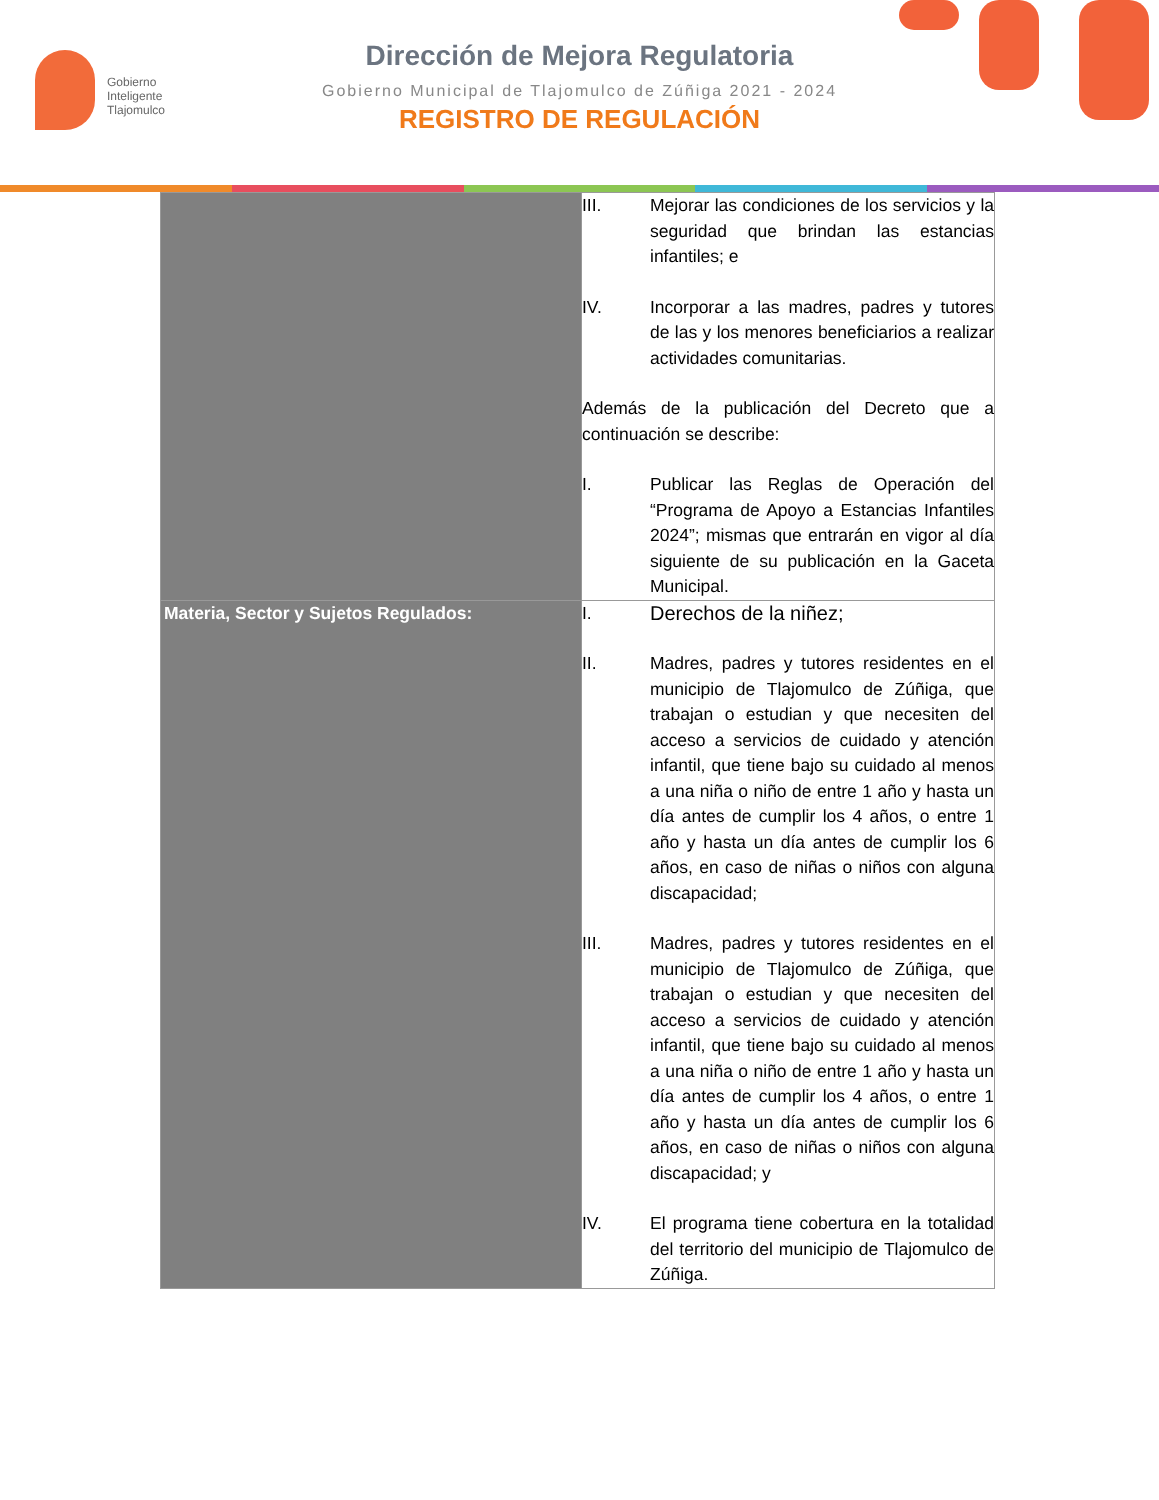Gobierno
Inteligente
Tlajomulco
Dirección de Mejora Regulatoria
Gobierno Municipal de Tlajomulco de Zúñiga 2021 - 2024
REGISTRO DE REGULACIÓN
| | III. Mejorar las condiciones de los servicios y la seguridad que brindan las estancias infantiles; e IV. Incorporar a las madres, padres y tutores de las y los menores beneficiarios a realizar actividades comunitarias. Además de la publicación del Decreto que a continuación se describe: I. Publicar las Reglas de Operación del “Programa de Apoyo a Estancias Infantiles 2024”; mismas que entrarán en vigor al día siguiente de su publicación en la Gaceta Municipal. |
| Materia, Sector y Sujetos Regulados: | I. Derechos de la niñez; II. Madres, padres y tutores residentes en el municipio de Tlajomulco de Zúñiga, que trabajan o estudian y que necesiten del acceso a servicios de cuidado y atención infantil, que tiene bajo su cuidado al menos a una niña o niño de entre 1 año y hasta un día antes de cumplir los 4 años, o entre 1 año y hasta un día antes de cumplir los 6 años, en caso de niñas o niños con alguna discapacidad; III. Madres, padres y tutores residentes en el municipio de Tlajomulco de Zúñiga, que trabajan o estudian y que necesiten del acceso a servicios de cuidado y atención infantil, que tiene bajo su cuidado al menos a una niña o niño de entre 1 año y hasta un día antes de cumplir los 4 años, o entre 1 año y hasta un día antes de cumplir los 6 años, en caso de niñas o niños con alguna discapacidad; y IV. El programa tiene cobertura en la totalidad del territorio del municipio de Tlajomulco de Zúñiga. |